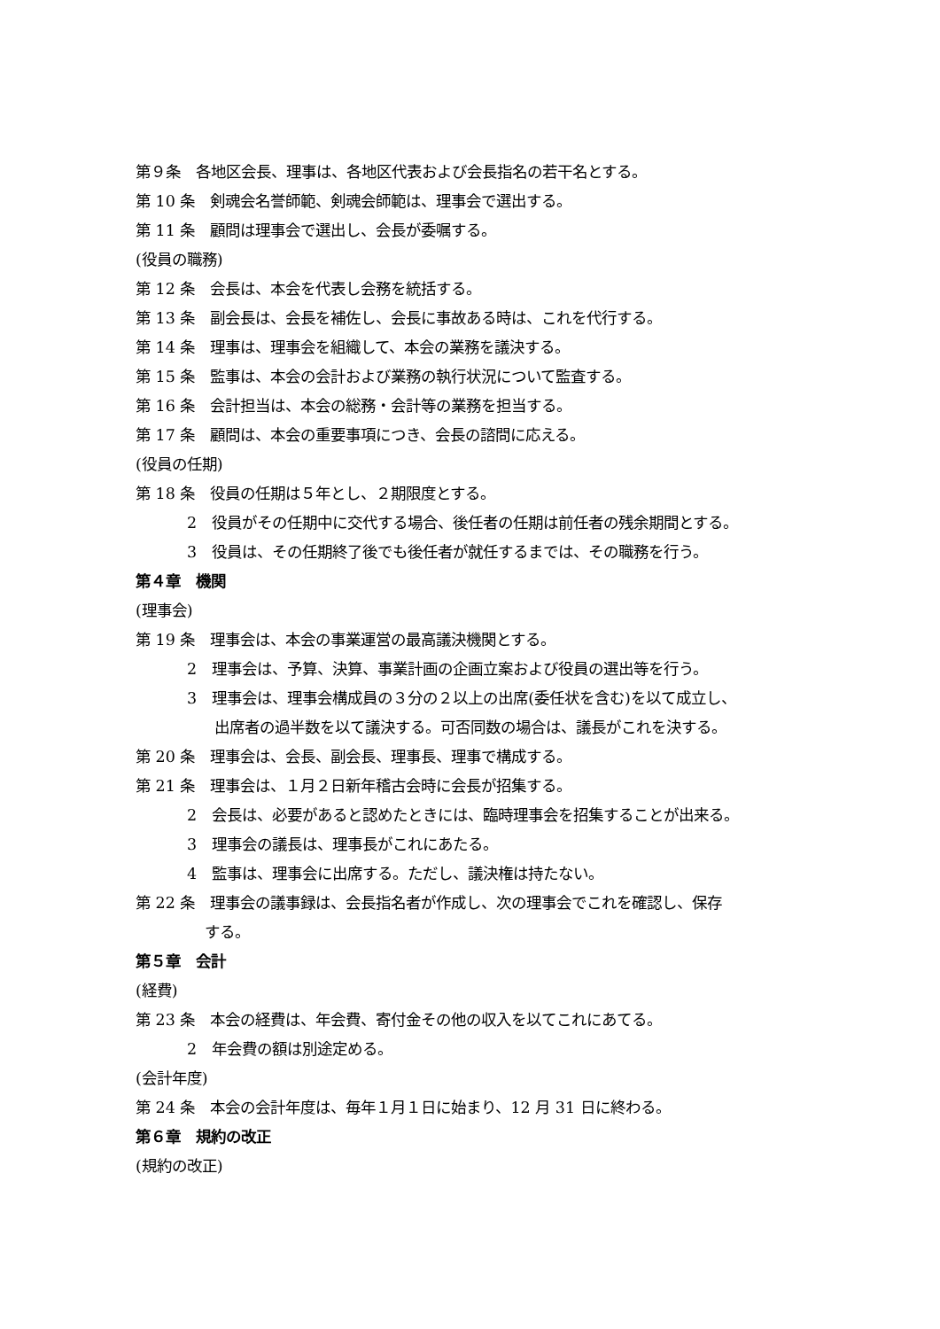第９条　各地区会長、理事は、各地区代表および会長指名の若干名とする。
第 10 条　剣魂会名誉師範、剣魂会師範は、理事会で選出する。
第 11 条　顧問は理事会で選出し、会長が委嘱する。
(役員の職務)
第 12 条　会長は、本会を代表し会務を統括する。
第 13 条　副会長は、会長を補佐し、会長に事故ある時は、これを代行する。
第 14 条　理事は、理事会を組織して、本会の業務を議決する。
第 15 条　監事は、本会の会計および業務の執行状況について監査する。
第 16 条　会計担当は、本会の総務・会計等の業務を担当する。
第 17 条　顧問は、本会の重要事項につき、会長の諮問に応える。
(役員の任期)
第 18 条　役員の任期は５年とし、２期限度とする。
2　役員がその任期中に交代する場合、後任者の任期は前任者の残余期間とする。
3　役員は、その任期終了後でも後任者が就任するまでは、その職務を行う。
第４章　機関
(理事会)
第 19 条　理事会は、本会の事業運営の最高議決機関とする。
2　理事会は、予算、決算、事業計画の企画立案および役員の選出等を行う。
3　理事会は、理事会構成員の３分の２以上の出席(委任状を含む)を以て成立し、
出席者の過半数を以て議決する。可否同数の場合は、議長がこれを決する。
第 20 条　理事会は、会長、副会長、理事長、理事で構成する。
第 21 条　理事会は、１月２日新年稽古会時に会長が招集する。
2　会長は、必要があると認めたときには、臨時理事会を招集することが出来る。
3　理事会の議長は、理事長がこれにあたる。
4　監事は、理事会に出席する。ただし、議決権は持たない。
第 22 条　理事会の議事録は、会長指名者が作成し、次の理事会でこれを確認し、保存
する。
第５章　会計
(経費)
第 23 条　本会の経費は、年会費、寄付金その他の収入を以てこれにあてる。
2　年会費の額は別途定める。
(会計年度)
第 24 条　本会の会計年度は、毎年１月１日に始まり、12 月 31 日に終わる。
第６章　規約の改正
(規約の改正)